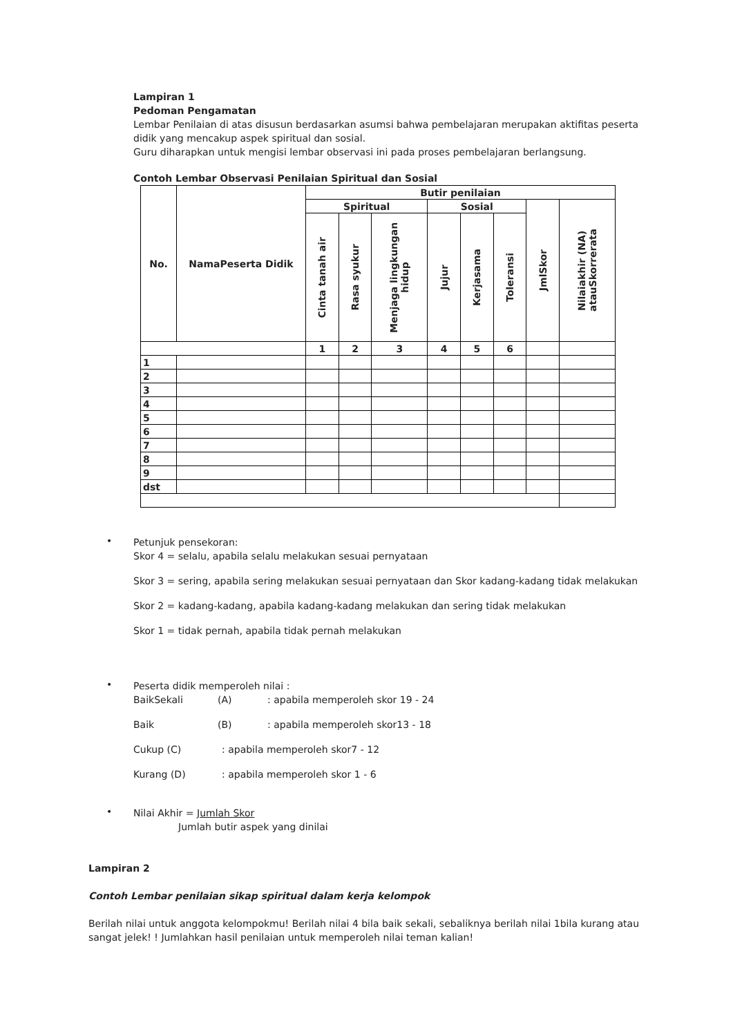Lampiran 1
Pedoman Pengamatan
Lembar Penilaian di atas disusun berdasarkan asumsi bahwa pembelajaran merupakan aktifitas peserta didik yang mencakup aspek spiritual dan sosial.
Guru diharapkan untuk mengisi lembar observasi ini pada proses pembelajaran berlangsung.
Contoh Lembar Observasi Penilaian Spiritual dan Sosial
| No. | NamaPeserta Didik | Butir penilaian | | | | | | | |
| --- | --- | --- | --- | --- | --- | --- | --- | --- | --- |
| | | Spiritual | | | Sosial | | | JmlSkor | Nilaiakhir (NA) atauSkorrerata |
| | | Cinta tanah air | Rasa syukur | Menjaga lingkungan hidup | Jujur | Kerjasama | Toleransi | | |
| | | 1 | 2 | 3 | 4 | 5 | 6 | | |
| 1 | | | | | | | | | |
| 2 | | | | | | | | | |
| 3 | | | | | | | | | |
| 4 | | | | | | | | | |
| 5 | | | | | | | | | |
| 6 | | | | | | | | | |
| 7 | | | | | | | | | |
| 8 | | | | | | | | | |
| 9 | | | | | | | | | |
| dst | | | | | | | | | |
•
Petunjuk pensekoran:
Skor 4 = selalu, apabila selalu melakukan sesuai pernyataan
Skor 3 = sering, apabila sering melakukan sesuai pernyataan dan Skor kadang-kadang tidak melakukan
Skor 2 = kadang-kadang, apabila kadang-kadang melakukan dan sering tidak melakukan
Skor 1 = tidak pernah, apabila tidak pernah melakukan
•
Peserta didik memperoleh nilai :
BaikSekali (A): apabila memperoleh skor 19 - 24
Baik (B): apabila memperoleh skor13 - 18
Cukup (C): apabila memperoleh skor7 - 12
Kurang (D): apabila memperoleh skor 1 - 6
•
Nilai Akhir = Jumlah Skor
Jumlah butir aspek yang dinilai
Lampiran 2
Contoh Lembar penilaian sikap spiritual dalam kerja kelompok
Berilah nilai untuk anggota kelompokmu! Berilah nilai 4 bila baik sekali, sebaliknya berilah nilai 1bila kurang atau sangat jelek! ! Jumlahkan hasil penilaian untuk memperoleh nilai teman kalian!